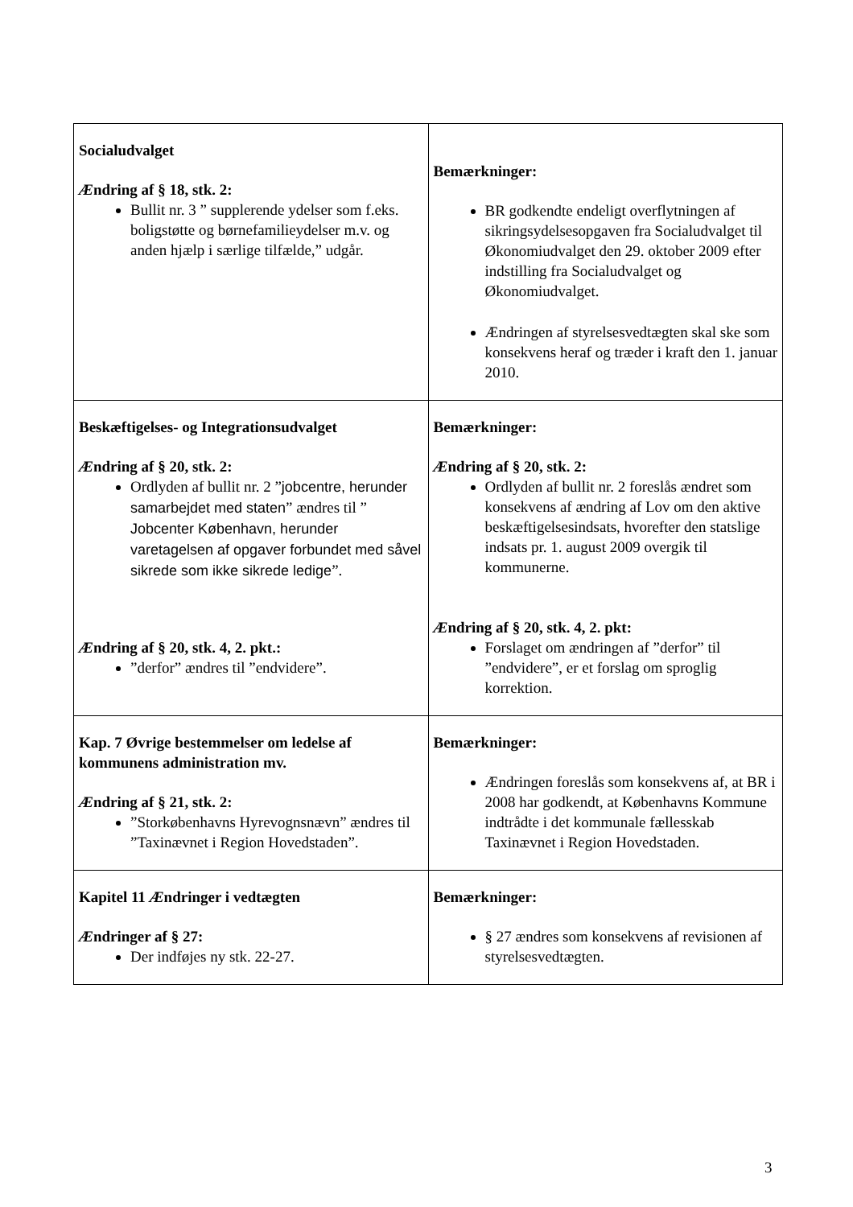| Socialudvalget Æ ndring af § 18, stk. 2: Bullit nr. 3 ” supplerende ydelser som f.eks. boligstøtte og børnefamilieydelser m.v. og anden hjælp i særlige tilfælde,” udgår. | Bemærkninger: BR godkendte endeligt overflytningen af sikringsydelsesopgaven fra Socialudvalget til Økonomiudvalget den 29. oktober 2009 efter indstilling fra Socialudvalget og Økonomiudvalget. Ændringen af styrelsesvedtægten skal ske som konsekvens heraf og træder i kraft den 1. januar 2010. |
| Beskæftigelses- og Integrationsudvalget Æ ndring af § 20, stk. 2: Ordlyden af bullit nr. 2 ” jobcentre, herunder samarbejdet med staten ” ændres til ” Jobcenter København, herunder varetagelsen af opgaver forbundet med såvel sikrede som ikke sikrede ledige ”. Æ ndring af § 20, stk. 4, 2. pkt.: ”derfor” ændres til ”endvidere”. | Bemærkninger: Æ ndring af § 20, stk. 2: Ordlyden af bullit nr. 2 foreslås ændret som konsekvens af ændring af Lov om den aktive beskæftigelsesindsats, hvorefter den statslige indsats pr. 1. august 2009 overgik til kommunerne. Æ ndring af § 20, stk. 4, 2. pkt: Forslaget om ændringen af ”derfor” til ”endvidere”, er et forslag om sproglig korrektion. |
| Kap. 7 Øvrige bestemmelser om ledelse af kommunens administration mv. Æ ndring af § 21, stk. 2: ”Storkøbenhavns Hyrevognsnævn” ændres til ”Taxinævnet i Region Hovedstaden”. | Bemærkninger: Ændringen foreslås som konsekvens af, at BR i 2008 har godkendt, at Københavns Kommune indtrådte i det kommunale fællesskab Taxinævnet i Region Hovedstaden. |
| Kapitel 11 Æ ndringer i vedtægten Æ ndringer af § 27: Der indføjes ny stk. 22-27. | Bemærkninger: § 27 ændres som konsekvens af revisionen af styrelsesvedtægten. |
3